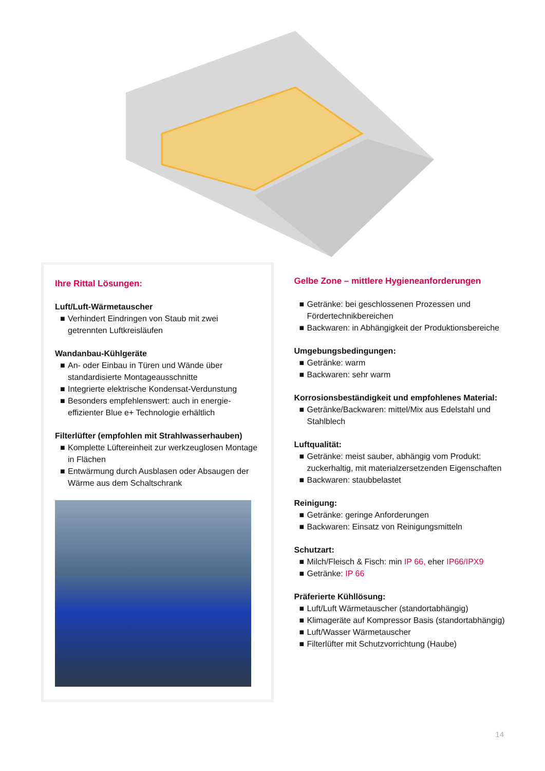Ihre Rittal Lösungen:
Luft/Luft-Wärmetauscher
■ Verhindert Eindringen von Staub mit zwei getrennten Luftkreisläufen
Wandanbau-Kühlgeräte
■ An- oder Einbau in Türen und Wände über standardisierte Montageausschnitte
■ Integrierte elektrische Kondensat-Verdunstung
■ Besonders empfehlenswert: auch in energie­effizienter Blue e+ Technologie erhältlich
Filterlüfter (empfohlen mit Strahlwasserhauben)
■ Komplette Lüftereinheit zur werkzeuglosen Montage in Flächen
■ Entwärmung durch Ausblasen oder Absaugen der Wärme aus dem Schaltschrank
Gelbe Zone – mittlere Hygieneanforderungen
■ Getränke: bei geschlossenen Prozessen und Fördertechnikbereichen
■ Backwaren: in Abhängigkeit der Produktionsbereiche
Umgebungsbedingungen:
■ Getränke: warm
■ Backwaren: sehr warm
Korrosionsbeständigkeit und empfohlenes Material:
■ Getränke/Backwaren: mittel/Mix aus Edelstahl und Stahlblech
Luftqualität:
■ Getränke: meist sauber, abhängig vom Produkt: zuckerhaltig, mit materialzersetzenden Eigenschaften
■ Backwaren: staubbelastet
Reinigung:
■ Getränke: geringe Anforderungen
■ Backwaren: Einsatz von Reinigungsmitteln
Schutzart:
■ Milch/Fleisch & Fisch: min IP 66, eher IP66/IPX9
■ Getränke: IP 66
Präferierte Kühllösung:
■ Luft/Luft Wärmetauscher (standortabhängig)
■ Klimageräte auf Kompressor Basis (standortabhängig)
■ Luft/Wasser Wärmetauscher
■ Filterlüfter mit Schutzvorrichtung (Haube)
14